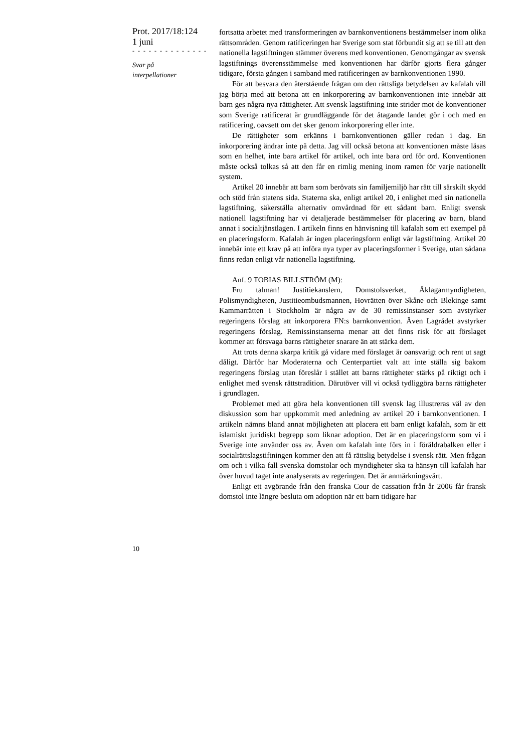Prot. 2017/18:124
1 juni
- - - - - - - - - - - - - -
Svar på
interpellationer
fortsatta arbetet med transformeringen av barnkonventionens bestämmelser inom olika rättsområden. Genom ratificeringen har Sverige som stat förbundit sig att se till att den nationella lagstiftningen stämmer överens med konventionen. Genomgångar av svensk lagstiftnings överensstämmelse med konventionen har därför gjorts flera gånger tidigare, första gången i samband med ratificeringen av barnkonventionen 1990.
För att besvara den återstående frågan om den rättsliga betydelsen av kafalah vill jag börja med att betona att en inkorporering av barnkonventionen inte innebär att barn ges några nya rättigheter. Att svensk lagstiftning inte strider mot de konventioner som Sverige ratificerat är grundläggande för det åtagande landet gör i och med en ratificering, oavsett om det sker genom inkorporering eller inte.
De rättigheter som erkänns i barnkonventionen gäller redan i dag. En inkorporering ändrar inte på detta. Jag vill också betona att konventionen måste läsas som en helhet, inte bara artikel för artikel, och inte bara ord för ord. Konventionen måste också tolkas så att den får en rimlig mening inom ramen för varje nationellt system.
Artikel 20 innebär att barn som berövats sin familjemiljö har rätt till särskilt skydd och stöd från statens sida. Staterna ska, enligt artikel 20, i enlighet med sin nationella lagstiftning, säkerställa alternativ omvårdnad för ett sådant barn. Enligt svensk nationell lagstiftning har vi detaljerade bestämmelser för placering av barn, bland annat i socialtjänstlagen. I artikeln finns en hänvisning till kafalah som ett exempel på en placeringsform. Kafalah är ingen placeringsform enligt vår lagstiftning. Artikel 20 innebär inte ett krav på att införa nya typer av placeringsformer i Sverige, utan sådana finns redan enligt vår nationella lagstiftning.
Anf. 9 TOBIAS BILLSTRÖM (M):
Fru talman! Justitiekanslern, Domstolsverket, Åklagarmyndigheten, Polismyndigheten, Justitieombudsmannen, Hovrätten över Skåne och Blekinge samt Kammarrätten i Stockholm är några av de 30 remissinstanser som avstyrker regeringens förslag att inkorporera FN:s barnkonvention. Även Lagrådet avstyrker regeringens förslag. Remissinstanserna menar att det finns risk för att förslaget kommer att försvaga barns rättigheter snarare än att stärka dem.
Att trots denna skarpa kritik gå vidare med förslaget är oansvarigt och rent ut sagt dåligt. Därför har Moderaterna och Centerpartiet valt att inte ställa sig bakom regeringens förslag utan föreslår i stället att barns rättigheter stärks på riktigt och i enlighet med svensk rättstradition. Därutöver vill vi också tydliggöra barns rättigheter i grundlagen.
Problemet med att göra hela konventionen till svensk lag illustreras väl av den diskussion som har uppkommit med anledning av artikel 20 i barnkonventionen. I artikeln nämns bland annat möjligheten att placera ett barn enligt kafalah, som är ett islamiskt juridiskt begrepp som liknar adoption. Det är en placeringsform som vi i Sverige inte använder oss av. Även om kafalah inte förs in i föräldrabalken eller i socialrättslagstiftningen kommer den att få rättslig betydelse i svensk rätt. Men frågan om och i vilka fall svenska domstolar och myndigheter ska ta hänsyn till kafalah har över huvud taget inte analyserats av regeringen. Det är anmärkningsvärt.
Enligt ett avgörande från den franska Cour de cassation från år 2006 får fransk domstol inte längre besluta om adoption när ett barn tidigare har
10